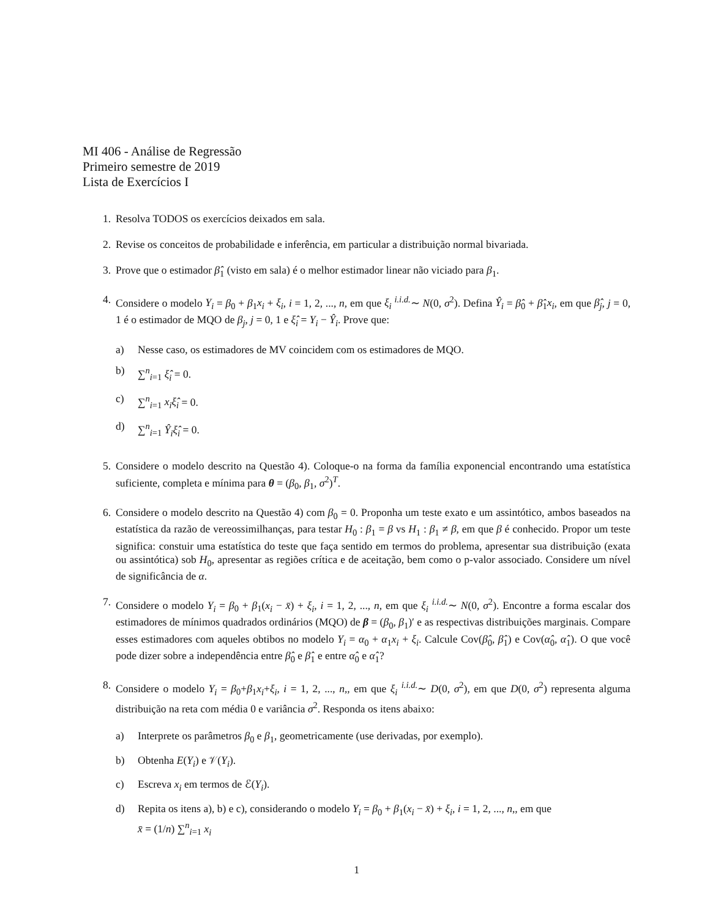MI 406 - Análise de Regressão
Primeiro semestre de 2019
Lista de Exercícios I
1. Resolva TODOS os exercícios deixados em sala.
2. Revise os conceitos de probabilidade e inferência, em particular a distribuição normal bivariada.
3. Prove que o estimador β̂<sub>1</sub> (visto em sala) é o melhor estimador linear não viciado para β<sub>1</sub>.
4. Considere o modelo Y<sub>i</sub> = β<sub>0</sub> + β<sub>1</sub>x<sub>i</sub> + ξ<sub>i</sub>, i = 1, 2, ..., n, em que ξ<sub>i</sub> <sup>i.i.d.</sup>∼ N(0, σ<sup>2</sup>). Defina Ŷ<sub>i</sub> = β̂<sub>0</sub> + β̂<sub>1</sub>x<sub>i</sub>, em que β̂<sub>j</sub>, j = 0, 1 é o estimador de MQO de β<sub>j</sub>, j = 0, 1 e ξ̂<sub>i</sub> = Y<sub>i</sub> − Ŷ<sub>i</sub>. Prove que:
a) Nesse caso, os estimadores de MV coincidem com os estimadores de MQO.
b) ∑<sup>n</sup><sub>i=1</sub> ξ̂<sub>i</sub> = 0.
c) ∑<sup>n</sup><sub>i=1</sub> x<sub>i</sub>ξ̂<sub>i</sub> = 0.
d) ∑<sup>n</sup><sub>i=1</sub> Ŷ<sub>i</sub>ξ̂<sub>i</sub> = 0.
5. Considere o modelo descrito na Questão 4). Coloque-o na forma da família exponencial encontrando uma estatística suficiente, completa e mínima para θ = (β<sub>0</sub>, β<sub>1</sub>, σ<sup>2</sup>)<sup>T</sup>.
6. Considere o modelo descrito na Questão 4) com β<sub>0</sub> = 0. Proponha um teste exato e um assintótico, ambos baseados na estatística da razão de vereossimilhanças, para testar H<sub>0</sub> : β<sub>1</sub> = β vs H<sub>1</sub> : β<sub>1</sub> ≠ β, em que β é conhecido. Propor um teste significa: constuir uma estatística do teste que faça sentido em termos do problema, apresentar sua distribuição (exata ou assintótica) sob H<sub>0</sub>, apresentar as regiões crítica e de aceitação, bem como o p-valor associado. Considere um nível de significância de α.
7. Considere o modelo Y<sub>i</sub> = β<sub>0</sub> + β<sub>1</sub>(x<sub>i</sub> − x̄) + ξ<sub>i</sub>, i = 1, 2, ..., n, em que ξ<sub>i</sub> <sup>i.i.d.</sup>∼ N(0, σ<sup>2</sup>). Encontre a forma escalar dos estimadores de mínimos quadrados ordinários (MQO) de β = (β<sub>0</sub>, β<sub>1</sub>)′ e as respectivas distribuições marginais. Compare esses estimadores com aqueles obtibos no modelo Y<sub>i</sub> = α<sub>0</sub> + α<sub>1</sub>x<sub>i</sub> + ξ<sub>i</sub>. Calcule Cov(β̂<sub>0</sub>, β̂<sub>1</sub>) e Cov(α̂<sub>0</sub>, α̂<sub>1</sub>). O que você pode dizer sobre a independência entre β̂<sub>0</sub> e β̂<sub>1</sub> e entre α̂<sub>0</sub> e α̂<sub>1</sub>?
8. Considere o modelo Y<sub>i</sub> = β<sub>0</sub>+β<sub>1</sub>x<sub>i</sub>+ξ<sub>i</sub>, i = 1, 2, ..., n,, em que ξ<sub>i</sub> <sup>i.i.d.</sup>∼ D(0, σ<sup>2</sup>), em que D(0, σ<sup>2</sup>) representa alguma distribuição na reta com média 0 e variância σ<sup>2</sup>. Responda os itens abaixo:
a) Interprete os parâmetros β<sub>0</sub> e β<sub>1</sub>, geometricamente (use derivadas, por exemplo).
b) Obtenha E(Y<sub>i</sub>) e 𝒱(Y<sub>i</sub>).
c) Escreva x<sub>i</sub> em termos de ℰ(Y<sub>i</sub>).
d) Repita os itens a), b) e c), considerando o modelo Y<sub>i</sub> = β<sub>0</sub> + β<sub>1</sub>(x<sub>i</sub> − x̄) + ξ<sub>i</sub>, i = 1, 2, ..., n,, em que
x̄ = (1/n) ∑<sup>n</sup><sub>i=1</sub> x<sub>i</sub>
1